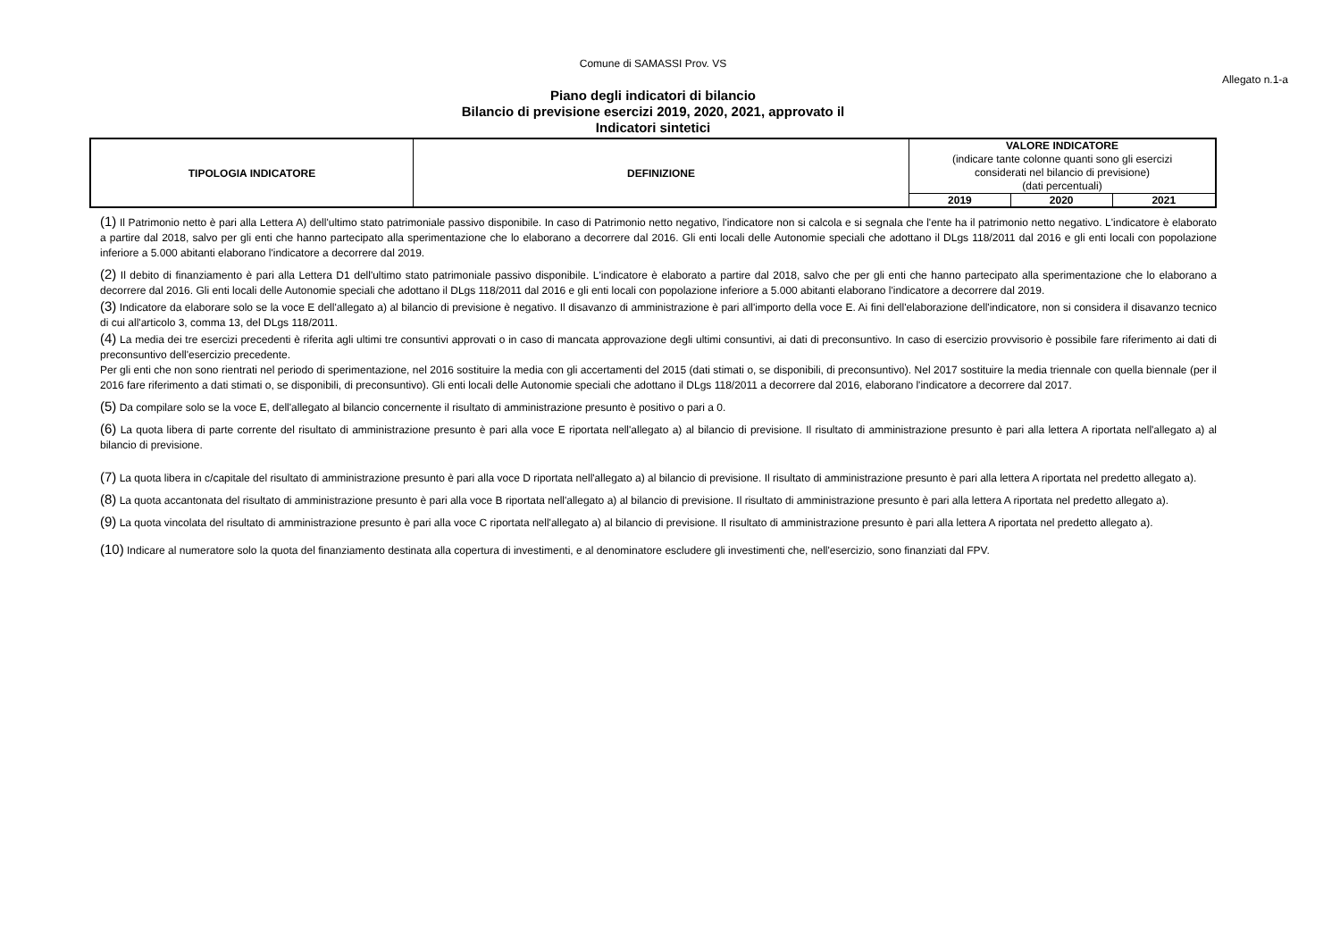Comune di SAMASSI Prov. VS
Allegato n.1-a
Piano degli indicatori di bilancio
Bilancio di previsione esercizi 2019, 2020, 2021, approvato il
Indicatori sintetici
| TIPOLOGIA INDICATORE | DEFINIZIONE | VALORE INDICATORE (indicare tante colonne quanti sono gli esercizi considerati nel bilancio di previsione) (dati percentuali) | | |
| | | 2019 | 2020 | 2021 |
(1) Il Patrimonio netto è pari alla Lettera A) dell'ultimo stato patrimoniale passivo disponibile. In caso di Patrimonio netto negativo, l'indicatore non si calcola e si segnala che l'ente ha il patrimonio netto negativo. L'indicatore è elaborato a partire dal 2018, salvo per gli enti che hanno partecipato alla sperimentazione che lo elaborano a decorrere dal 2016. Gli enti locali delle Autonomie speciali che adottano il DLgs 118/2011 dal 2016 e gli enti locali con popolazione inferiore a 5.000 abitanti elaborano l'indicatore a decorrere dal 2019.
(2) Il debito di finanziamento è pari alla Lettera D1 dell'ultimo stato patrimoniale passivo disponibile. L'indicatore è elaborato a partire dal 2018, salvo che per gli enti che hanno partecipato alla sperimentazione che lo elaborano a decorrere dal 2016. Gli enti locali delle Autonomie speciali che adottano il DLgs 118/2011 dal 2016 e gli enti locali con popolazione inferiore a 5.000 abitanti elaborano l'indicatore a decorrere dal 2019.
(3) Indicatore da elaborare solo se la voce E dell'allegato a) al bilancio di previsione è negativo. Il disavanzo di amministrazione è pari all'importo della voce E. Ai fini dell'elaborazione dell'indicatore, non si considera il disavanzo tecnico di cui all'articolo 3, comma 13, del DLgs 118/2011.
(4) La media dei tre esercizi precedenti è riferita agli ultimi tre consuntivi approvati o in caso di mancata approvazione degli ultimi consuntivi, ai dati di preconsuntivo. In caso di esercizio provvisorio è possibile fare riferimento ai dati di preconsuntivo dell'esercizio precedente.
Per gli enti che non sono rientrati nel periodo di sperimentazione, nel 2016 sostituire la media con gli accertamenti del 2015 (dati stimati o, se disponibili, di preconsuntivo). Nel 2017 sostituire la media triennale con quella biennale (per il 2016 fare riferimento a dati stimati o, se disponibili, di preconsuntivo). Gli enti locali delle Autonomie speciali che adottano il DLgs 118/2011 a decorrere dal 2016, elaborano l'indicatore a decorrere dal 2017.
(5) Da compilare solo se la voce E, dell'allegato al bilancio concernente il risultato di amministrazione presunto è positivo o pari a 0.
(6) La quota libera di parte corrente del risultato di amministrazione presunto è pari alla voce E riportata nell'allegato a) al bilancio di previsione. Il risultato di amministrazione presunto è pari alla lettera A riportata nell'allegato a) al bilancio di previsione.
(7) La quota libera in c/capitale del risultato di amministrazione presunto è pari alla voce D riportata nell'allegato a) al bilancio di previsione. Il risultato di amministrazione presunto è pari alla lettera A riportata nel predetto allegato a).
(8) La quota accantonata del risultato di amministrazione presunto è pari alla voce B riportata nell'allegato a) al bilancio di previsione. Il risultato di amministrazione presunto è pari alla lettera A riportata nel predetto allegato a).
(9) La quota vincolata del risultato di amministrazione presunto è pari alla voce C riportata nell'allegato a) al bilancio di previsione. Il risultato di amministrazione presunto è pari alla lettera A riportata nel predetto allegato a).
(10) Indicare al numeratore solo la quota del finanziamento destinata alla copertura di investimenti, e al denominatore escludere gli investimenti che, nell'esercizio, sono finanziati dal FPV.